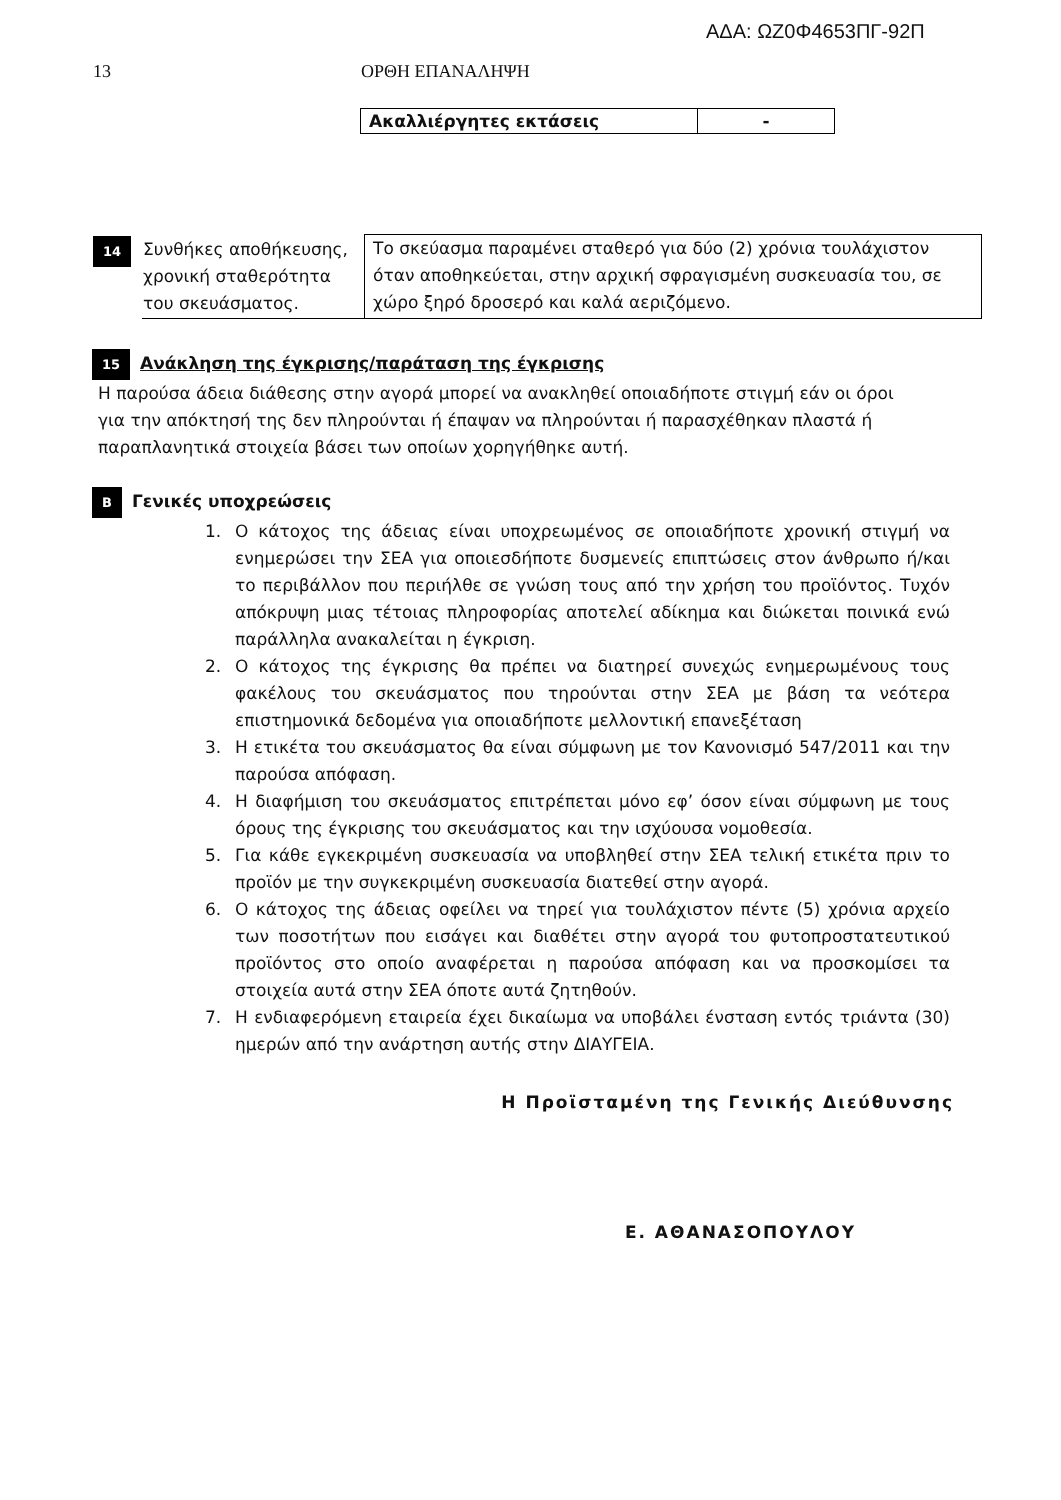ΑΔΑ: ΩΖ0Φ4653ΠΓ-92Π
13 ΟΡΘΗ ΕΠΑΝΑΛΗΨΗ
| Ακαλλιέργητες εκτάσεις | - |
| 14 | Συνθήκες αποθήκευσης, χρονική σταθερότητα του σκευάσματος. | Το σκεύασμα παραμένει σταθερό για δύο (2) χρόνια τουλάχιστον όταν αποθηκεύεται, στην αρχική σφραγισμένη συσκευασία του, σε χώρο ξηρό δροσερό και καλά αεριζόμενο. |
15 Ανάκληση της έγκρισης/παράταση της έγκρισης
Η παρούσα άδεια διάθεσης στην αγορά μπορεί να ανακληθεί οποιαδήποτε στιγμή εάν οι όροι για την απόκτησή της δεν πληρούνται ή έπαψαν να πληρούνται ή παρασχέθηκαν πλαστά ή παραπλανητικά στοιχεία βάσει των οποίων χορηγήθηκε αυτή.
Β Γενικές υποχρεώσεις
1. Ο κάτοχος της άδειας είναι υποχρεωμένος σε οποιαδήποτε χρονική στιγμή να ενημερώσει την ΣΕΑ για οποιεσδήποτε δυσμενείς επιπτώσεις στον άνθρωπο ή/και το περιβάλλον που περιήλθε σε γνώση τους από την χρήση του προϊόντος. Τυχόν απόκρυψη μιας τέτοιας πληροφορίας αποτελεί αδίκημα και διώκεται ποινικά ενώ παράλληλα ανακαλείται η έγκριση.
2. Ο κάτοχος της έγκρισης θα πρέπει να διατηρεί συνεχώς ενημερωμένους τους φακέλους του σκευάσματος που τηρούνται στην ΣΕΑ με βάση τα νεότερα επιστημονικά δεδομένα για οποιαδήποτε μελλοντική επανεξέταση
3. Η ετικέτα του σκευάσματος θα είναι σύμφωνη με τον Κανονισμό 547/2011 και την παρούσα απόφαση.
4. Η διαφήμιση του σκευάσματος επιτρέπεται μόνο εφ’ όσον είναι σύμφωνη με τους όρους της έγκρισης του σκευάσματος και την ισχύουσα νομοθεσία.
5. Για κάθε εγκεκριμένη συσκευασία να υποβληθεί στην ΣΕΑ τελική ετικέτα πριν το προϊόν με την συγκεκριμένη συσκευασία διατεθεί στην αγορά.
6. Ο κάτοχος της άδειας οφείλει να τηρεί για τουλάχιστον πέντε (5) χρόνια αρχείο των ποσοτήτων που εισάγει και διαθέτει στην αγορά του φυτοπροστατευτικού προϊόντος στο οποίο αναφέρεται η παρούσα απόφαση και να προσκομίσει τα στοιχεία αυτά στην ΣΕΑ όποτε αυτά ζητηθούν.
7. Η ενδιαφερόμενη εταιρεία έχει δικαίωμα να υποβάλει ένσταση εντός τριάντα (30) ημερών από την ανάρτηση αυτής στην ΔΙΑΥΓΕΙΑ.
Η Προϊσταμένη της Γενικής Διεύθυνσης
Ε. ΑΘΑΝΑΣΟΠΟΥΛΟΥ